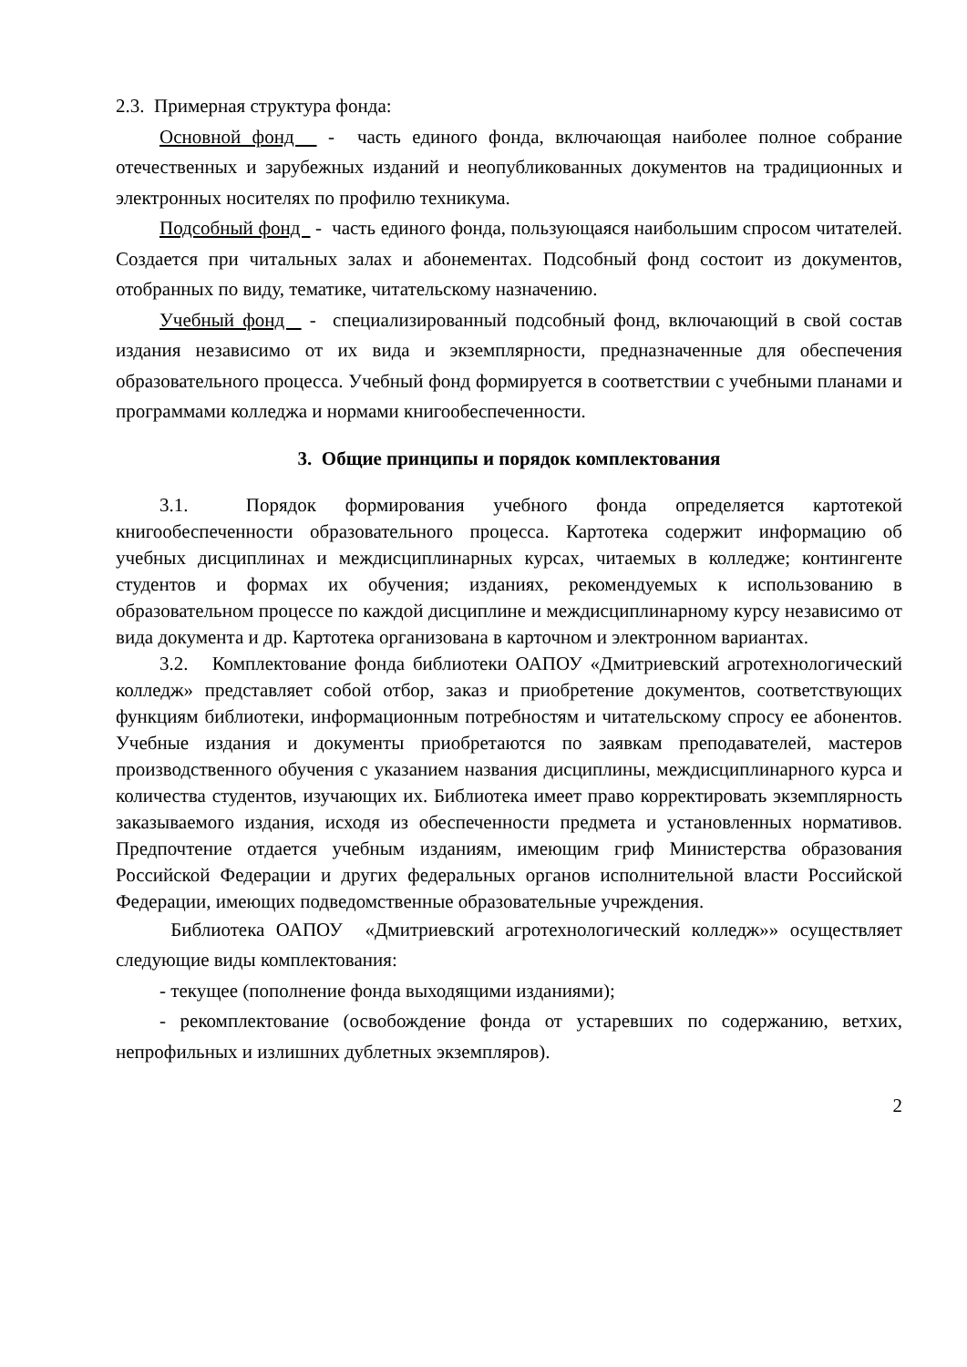2.3. Примерная структура фонда:
Основной фонд - часть единого фонда, включающая наиболее полное собрание отечественных и зарубежных изданий и неопубликованных документов на традиционных и электронных носителях по профилю техникума.
Подсобный фонд - часть единого фонда, пользующаяся наибольшим спросом читателей. Создается при читальных залах и абонементах. Подсобный фонд состоит из документов, отобранных по виду, тематике, читательскому назначению.
Учебный фонд - специализированный подсобный фонд, включающий в свой состав издания независимо от их вида и экземплярности, предназначенные для обеспечения образовательного процесса. Учебный фонд формируется в соответствии с учебными планами и программами колледжа и нормами книгообеспеченности.
3. Общие принципы и порядок комплектования
3.1. Порядок формирования учебного фонда определяется картотекой книгообеспеченности образовательного процесса. Картотека содержит информацию об учебных дисциплинах и междисциплинарных курсах, читаемых в колледже; контингенте студентов и формах их обучения; изданиях, рекомендуемых к использованию в образовательном процессе по каждой дисциплине и междисциплинарному курсу независимо от вида документа и др. Картотека организована в карточном и электронном вариантах.
3.2. Комплектование фонда библиотеки ОАПОУ «Дмитриевский агротехнологический колледж» представляет собой отбор, заказ и приобретение документов, соответствующих функциям библиотеки, информационным потребностям и читательскому спросу ее абонентов. Учебные издания и документы приобретаются по заявкам преподавателей, мастеров производственного обучения с указанием названия дисциплины, междисциплинарного курса и количества студентов, изучающих их. Библиотека имеет право корректировать экземплярность заказываемого издания, исходя из обеспеченности предмета и установленных нормативов. Предпочтение отдается учебным изданиям, имеющим гриф Министерства образования Российской Федерации и других федеральных органов исполнительной власти Российской Федерации, имеющих подведомственные образовательные учреждения.
Библиотека ОАПОУ «Дмитриевский агротехнологический колледж»» осуществляет следующие виды комплектования:
- текущее (пополнение фонда выходящими изданиями);
- рекомплектование (освобождение фонда от устаревших по содержанию, ветхих, непрофильных и излишних дублетных экземпляров).
2